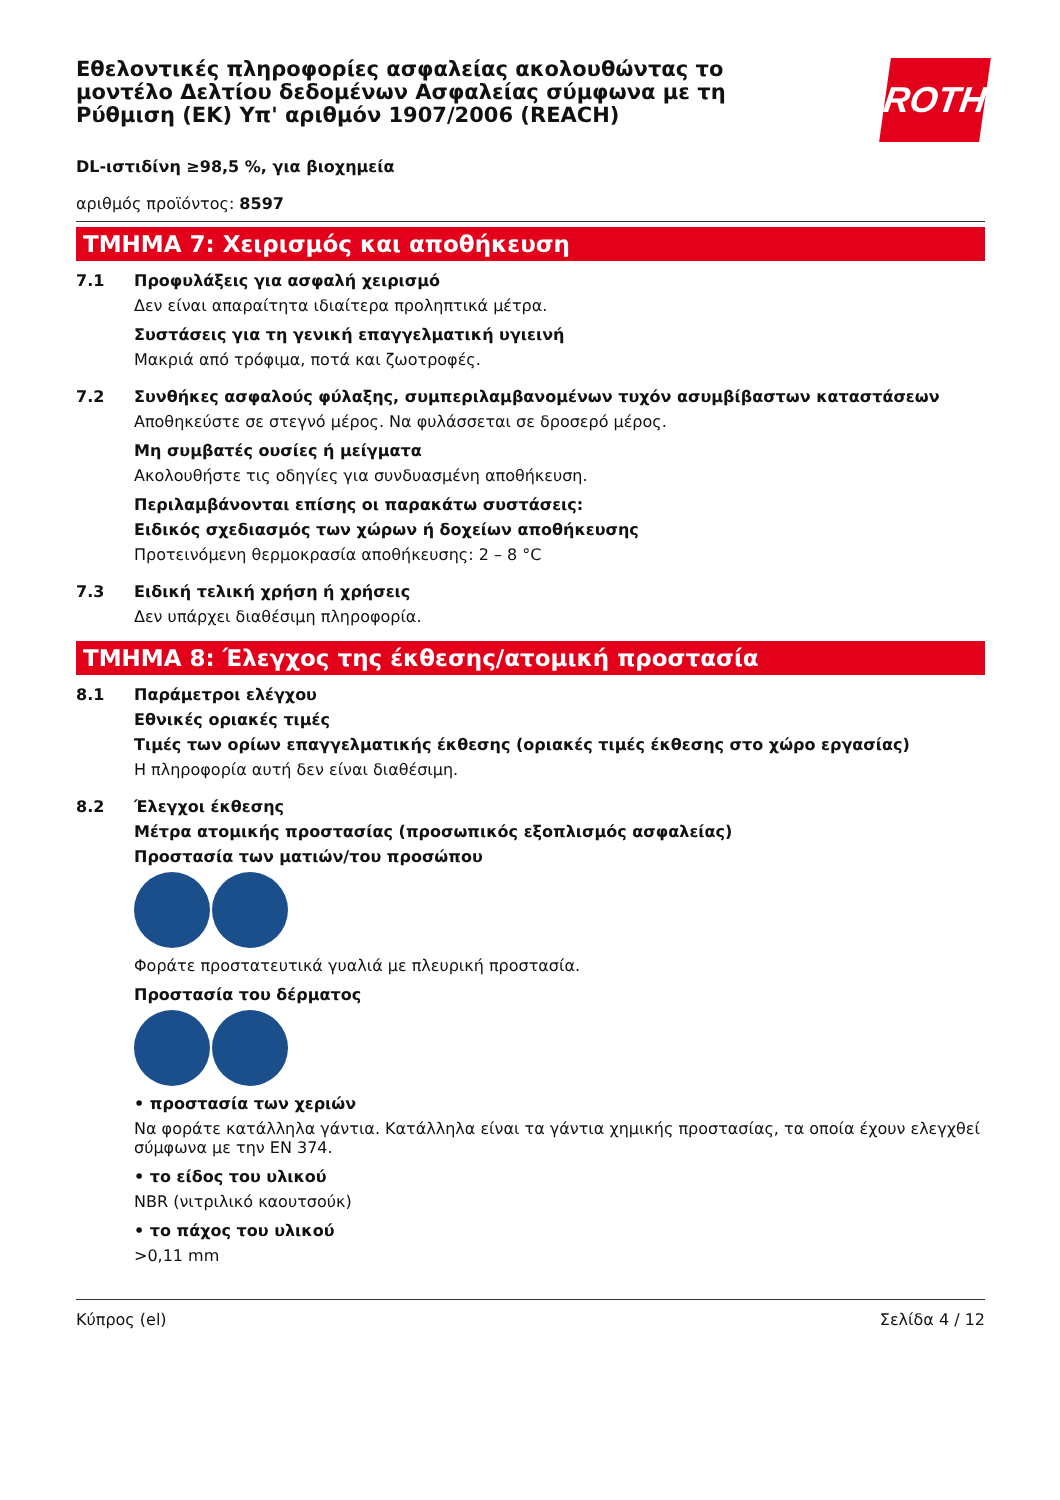Εθελοντικές πληροφορίες ασφαλείας ακολουθώντας το μοντέλο Δελτίου δεδομένων Ασφαλείας σύμφωνα με τη Ρύθμιση (ΕΚ) Υπ' αριθμόν 1907/2006 (REACH)
ROTH
DL-ιστιδίνη ≥98,5 %, για βιοχημεία
αριθμός προϊόντος: 8597
ΤΜΗΜΑ 7: Χειρισμός και αποθήκευση
7.1 Προφυλάξεις για ασφαλή χειρισμό
Δεν είναι απαραίτητα ιδιαίτερα προληπτικά μέτρα.
Συστάσεις για τη γενική επαγγελματική υγιεινή
Μακριά από τρόφιμα, ποτά και ζωοτροφές.
7.2 Συνθήκες ασφαλούς φύλαξης, συμπεριλαμβανομένων τυχόν ασυμβίβαστων καταστάσεων
Αποθηκεύστε σε στεγνό μέρος. Να φυλάσσεται σε δροσερό μέρος.
Μη συμβατές ουσίες ή μείγματα
Ακολουθήστε τις οδηγίες για συνδυασμένη αποθήκευση.
Περιλαμβάνονται επίσης οι παρακάτω συστάσεις:
Ειδικός σχεδιασμός των χώρων ή δοχείων αποθήκευσης
Προτεινόμενη θερμοκρασία αποθήκευσης: 2 – 8 °C
7.3 Ειδική τελική χρήση ή χρήσεις
Δεν υπάρχει διαθέσιμη πληροφορία.
ΤΜΗΜΑ 8: Έλεγχος της έκθεσης/ατομική προστασία
8.1 Παράμετροι ελέγχου
Εθνικές οριακές τιμές
Τιμές των ορίων επαγγελματικής έκθεσης (οριακές τιμές έκθεσης στο χώρο εργασίας)
Η πληροφορία αυτή δεν είναι διαθέσιμη.
8.2 Έλεγχοι έκθεσης
Μέτρα ατομικής προστασίας (προσωπικός εξοπλισμός ασφαλείας)
Προστασία των ματιών/του προσώπου
Φοράτε προστατευτικά γυαλιά με πλευρική προστασία.
Προστασία του δέρματος
• προστασία των χεριών
Να φοράτε κατάλληλα γάντια. Κατάλληλα είναι τα γάντια χημικής προστασίας, τα οποία έχουν ελεγχθεί σύμφωνα με την EN 374.
• το είδος του υλικού
NBR (νιτριλικό καουτσούκ)
• το πάχος του υλικού
>0,11 mm
Κύπρος (el) Σελίδα 4 / 12